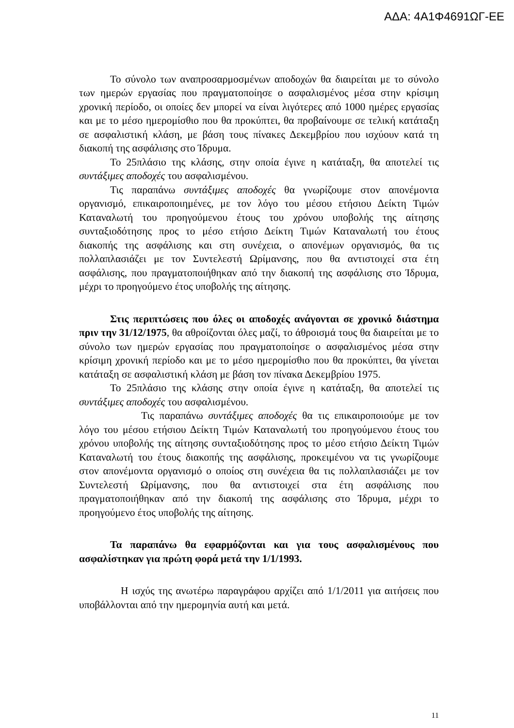ΑΔΑ: 4Α1Φ4691ΩΓ-ΕΕ
Το σύνολο των αναπροσαρμοσμένων αποδοχών θα διαιρείται με το σύνολο των ημερών εργασίας που πραγματοποίησε ο ασφαλισμένος μέσα στην κρίσιμη χρονική περίοδο, οι οποίες δεν μπορεί να είναι λιγότερες από 1000 ημέρες εργασίας και με το μέσο ημερομίσθιο που θα προκύπτει, θα προβαίνουμε σε τελική κατάταξη σε ασφαλιστική κλάση, με βάση τους πίνακες Δεκεμβρίου που ισχύουν κατά τη διακοπή της ασφάλισης στο Ίδρυμα.
Το 25πλάσιο της κλάσης, στην οποία έγινε η κατάταξη, θα αποτελεί τις συντάξιμες αποδοχές του ασφαλισμένου.
Τις παραπάνω συντάξιμες αποδοχές θα γνωρίζουμε στον απονέμοντα οργανισμό, επικαιροποιημένες, με τον λόγο του μέσου ετήσιου Δείκτη Τιμών Καταναλωτή του προηγούμενου έτους του χρόνου υποβολής της αίτησης συνταξιοδότησης προς το μέσο ετήσιο Δείκτη Τιμών Καταναλωτή του έτους διακοπής της ασφάλισης και στη συνέχεια, ο απονέμων οργανισμός, θα τις πολλαπλασιάζει με τον Συντελεστή Ωρίμανσης, που θα αντιστοιχεί στα έτη ασφάλισης, που πραγματοποιήθηκαν από την διακοπή της ασφάλισης στο Ίδρυμα, μέχρι το προηγούμενο έτος υποβολής της αίτησης.
Στις περιπτώσεις που όλες οι αποδοχές ανάγονται σε χρονικό διάστημα πριν την 31/12/1975, θα αθροίζονται όλες μαζί, το άθροισμά τους θα διαιρείται με το σύνολο των ημερών εργασίας που πραγματοποίησε ο ασφαλισμένος μέσα στην κρίσιμη χρονική περίοδο και με το μέσο ημερομίσθιο που θα προκύπτει, θα γίνεται κατάταξη σε ασφαλιστική κλάση με βάση τον πίνακα Δεκεμβρίου 1975.
Το 25πλάσιο της κλάσης στην οποία έγινε η κατάταξη, θα αποτελεί τις συντάξιμες αποδοχές του ασφαλισμένου.
Τις παραπάνω συντάξιμες αποδοχές θα τις επικαιροποιούμε με τον λόγο του μέσου ετήσιου Δείκτη Τιμών Καταναλωτή του προηγούμενου έτους του χρόνου υποβολής της αίτησης συνταξιοδότησης προς το μέσο ετήσιο Δείκτη Τιμών Καταναλωτή του έτους διακοπής της ασφάλισης, προκειμένου να τις γνωρίζουμε στον απονέμοντα οργανισμό ο οποίος στη συνέχεια θα τις πολλαπλασιάζει με τον Συντελεστή Ωρίμανσης, που θα αντιστοιχεί στα έτη ασφάλισης που πραγματοποιήθηκαν από την διακοπή της ασφάλισης στο Ίδρυμα, μέχρι το προηγούμενο έτος υποβολής της αίτησης.
Τα παραπάνω θα εφαρμόζονται και για τους ασφαλισμένους που ασφαλίστηκαν για πρώτη φορά μετά την 1/1/1993.
Η ισχύς της ανωτέρω παραγράφου αρχίζει από 1/1/2011 για αιτήσεις που υποβάλλονται από την ημερομηνία αυτή και μετά.
11